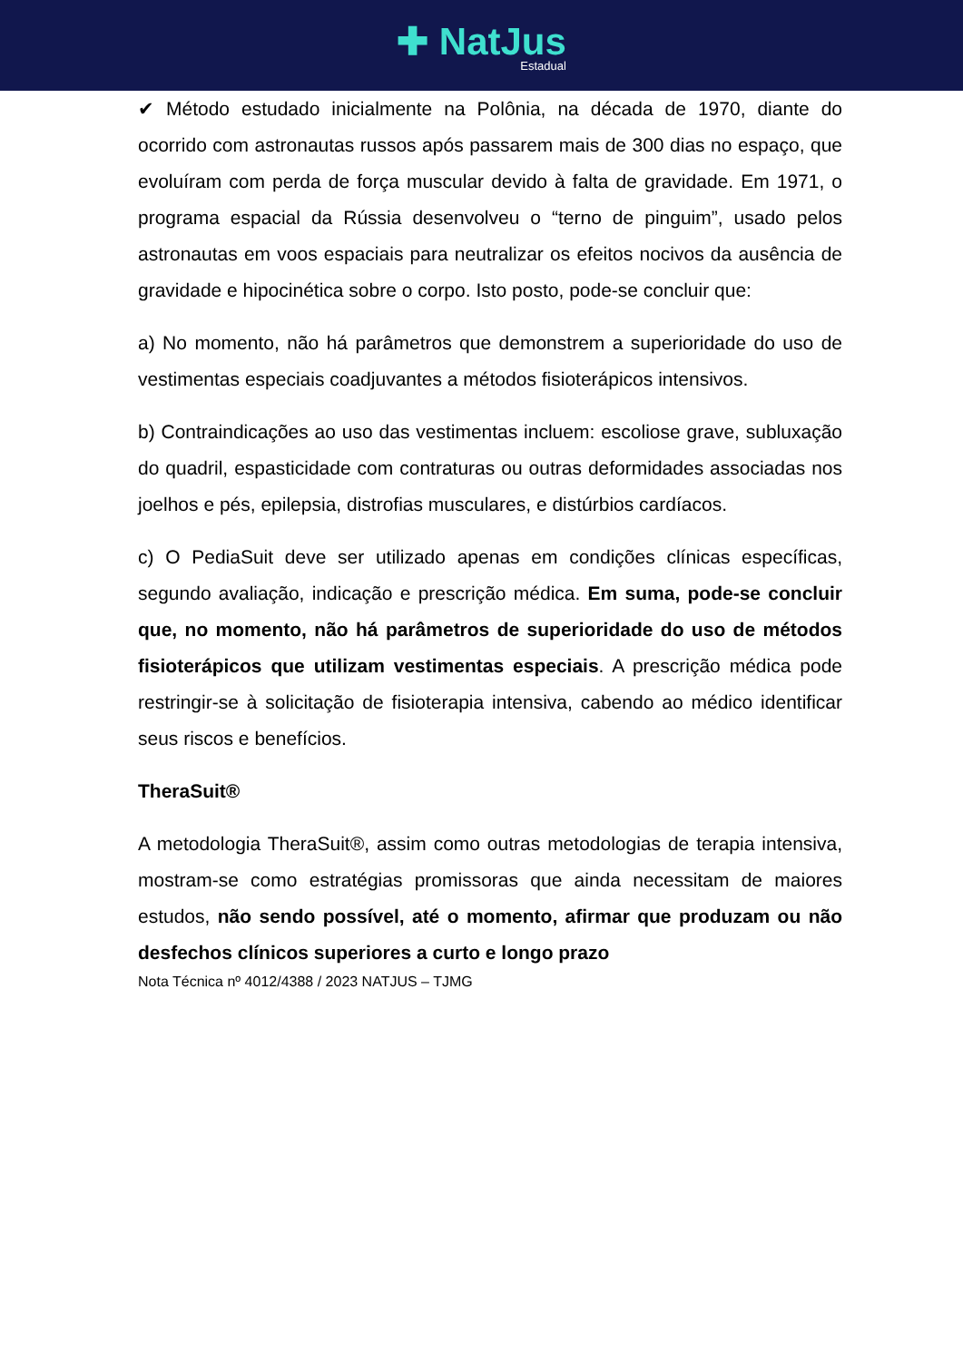✚ NatJus Estadual
✔ Método estudado inicialmente na Polônia, na década de 1970, diante do ocorrido com astronautas russos após passarem mais de 300 dias no espaço, que evoluíram com perda de força muscular devido à falta de gravidade. Em 1971, o programa espacial da Rússia desenvolveu o “terno de pinguim”, usado pelos astronautas em voos espaciais para neutralizar os efeitos nocivos da ausência de gravidade e hipocinética sobre o corpo. Isto posto, pode-se concluir que:
a) No momento, não há parâmetros que demonstrem a superioridade do uso de vestimentas especiais coadjuvantes a métodos fisioterápicos intensivos.
b) Contraindicações ao uso das vestimentas incluem: escoliose grave, subluxação do quadril, espasticidade com contraturas ou outras deformidades associadas nos joelhos e pés, epilepsia, distrofias musculares, e distúrbios cardíacos.
c) O PediaSuit deve ser utilizado apenas em condições clínicas específicas, segundo avaliação, indicação e prescrição médica. Em suma, pode-se concluir que, no momento, não há parâmetros de superioridade do uso de métodos fisioterápicos que utilizam vestimentas especiais. A prescrição médica pode restringir-se à solicitação de fisioterapia intensiva, cabendo ao médico identificar seus riscos e benefícios.
TheraSuit®
A metodologia TheraSuit®, assim como outras metodologias de terapia intensiva, mostram-se como estratégias promissoras que ainda necessitam de maiores estudos, não sendo possível, até o momento, afirmar que produzam ou não desfechos clínicos superiores a curto e longo prazo
Nota Técnica nº 4012/4388 / 2023 NATJUS – TJMG